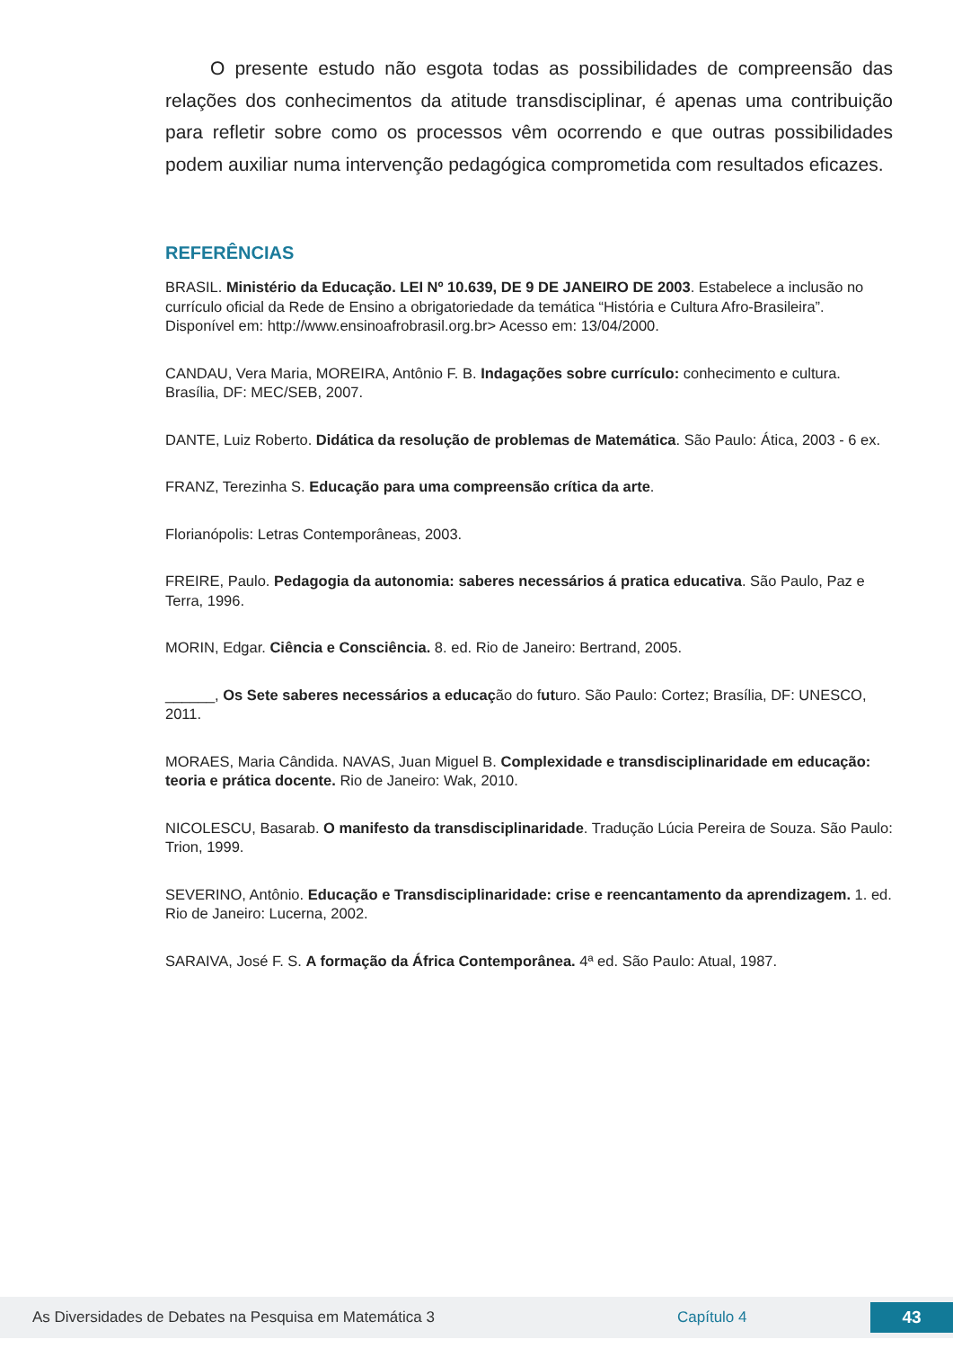O presente estudo não esgota todas as possibilidades de compreensão das relações dos conhecimentos da atitude transdisciplinar, é apenas uma contribuição para refletir sobre como os processos vêm ocorrendo e que outras possibilidades podem auxiliar numa intervenção pedagógica comprometida com resultados eficazes.
REFERÊNCIAS
BRASIL. Ministério da Educação. LEI Nº 10.639, DE 9 DE JANEIRO DE 2003. Estabelece a inclusão no currículo oficial da Rede de Ensino a obrigatoriedade da temática “História e Cultura Afro-Brasileira”. Disponível em: http://www.ensinoafrobrasil.org.br> Acesso em: 13/04/2000.
CANDAU, Vera Maria, MOREIRA, Antônio F. B. Indagações sobre currículo: conhecimento e cultura. Brasília, DF: MEC/SEB, 2007.
DANTE, Luiz Roberto. Didática da resolução de problemas de Matemática. São Paulo: Ática, 2003 - 6 ex.
FRANZ, Terezinha S. Educação para uma compreensão crítica da arte.
Florianópolis: Letras Contemporâneas, 2003.
FREIRE, Paulo. Pedagogia da autonomia: saberes necessários á pratica educativa. São Paulo, Paz e Terra, 1996.
MORIN, Edgar. Ciência e Consciência. 8. ed. Rio de Janeiro: Bertrand, 2005.
______, Os Sete saberes necessários a educação do futuro. São Paulo: Cortez; Brasília, DF: UNESCO, 2011.
MORAES, Maria Cândida. NAVAS, Juan Miguel B. Complexidade e transdisciplinaridade em educação: teoria e prática docente. Rio de Janeiro: Wak, 2010.
NICOLESCU, Basarab. O manifesto da transdisciplinaridade. Tradução Lúcia Pereira de Souza. São Paulo: Trion, 1999.
SEVERINO, Antônio. Educação e Transdisciplinaridade: crise e reencantamento da aprendizagem. 1. ed. Rio de Janeiro: Lucerna, 2002.
SARAIVA, José F. S. A formação da África Contemporânea. 4ª ed. São Paulo: Atual, 1987.
As Diversidades de Debates na Pesquisa em Matemática 3 Capítulo 4 43